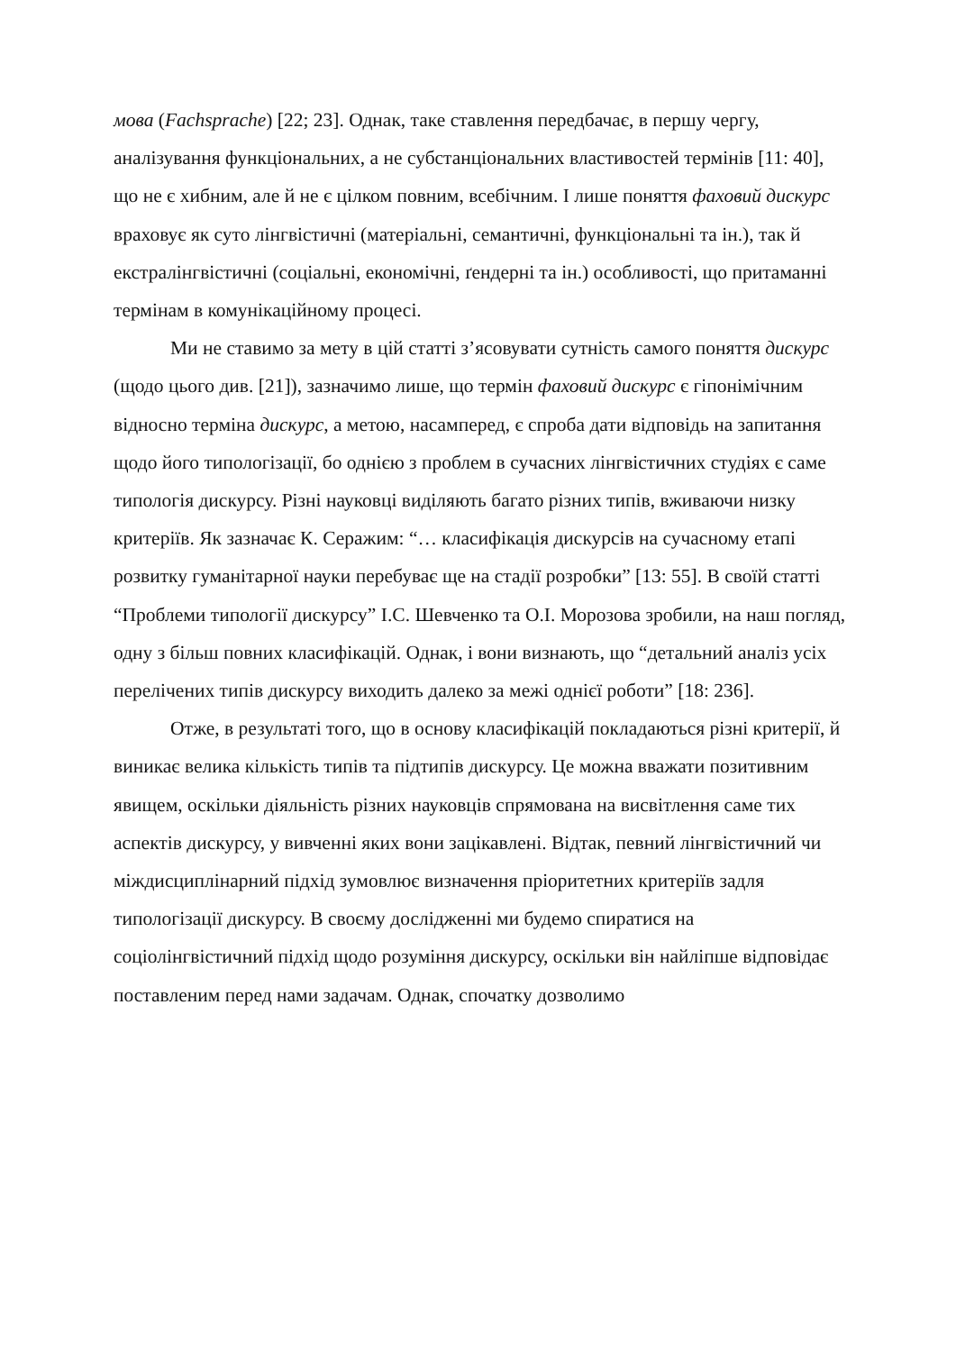мова (Fachsprache) [22; 23]. Однак, таке ставлення передбачає, в першу чергу, аналізування функціональних, а не субстанціональних властивостей термінів [11: 40], що не є хибним, але й не є цілком повним, всебічним. І лише поняття фаховий дискурс враховує як суто лінгвістичні (матеріальні, семантичні, функціональні та ін.), так й екстралінгвістичні (соціальні, економічні, ґендерні та ін.) особливості, що притаманні термінам в комунікаційному процесі.
Ми не ставимо за мету в цій статті з’ясовувати сутність самого поняття дискурс (щодо цього див. [21]), зазначимо лише, що термін фаховий дискурс є гіпонімічним відносно терміна дискурс, а метою, насамперед, є спроба дати відповідь на запитання щодо його типологізації, бо однією з проблем в сучасних лінгвістичних студіях є саме типологія дискурсу. Різні науковці виділяють багато різних типів, вживаючи низку критеріїв. Як зазначає К. Серажим: “… класифікація дискурсів на сучасному етапі розвитку гуманітарної науки перебуває ще на стадії розробки” [13: 55]. В своїй статті “Проблеми типології дискурсу” І.С. Шевченко та О.І. Морозова зробили, на наш погляд, одну з більш повних класифікацій. Однак, і вони визнають, що “детальний аналіз усіх перелічених типів дискурсу виходить далеко за межі однієї роботи” [18: 236].
Отже, в результаті того, що в основу класифікацій покладаються різні критерії, й виникає велика кількість типів та підтипів дискурсу. Це можна вважати позитивним явищем, оскільки діяльність різних науковців спрямована на висвітлення саме тих аспектів дискурсу, у вивченні яких вони зацікавлені. Відтак, певний лінгвістичний чи міждисциплінарний підхід зумовлює визначення пріоритетних критеріїв задля типологізації дискурсу. В своєму дослідженні ми будемо спиратися на соціолінгвістичний підхід щодо розуміння дискурсу, оскільки він найліпше відповідає поставленим перед нами задачам. Однак, спочатку дозволимо